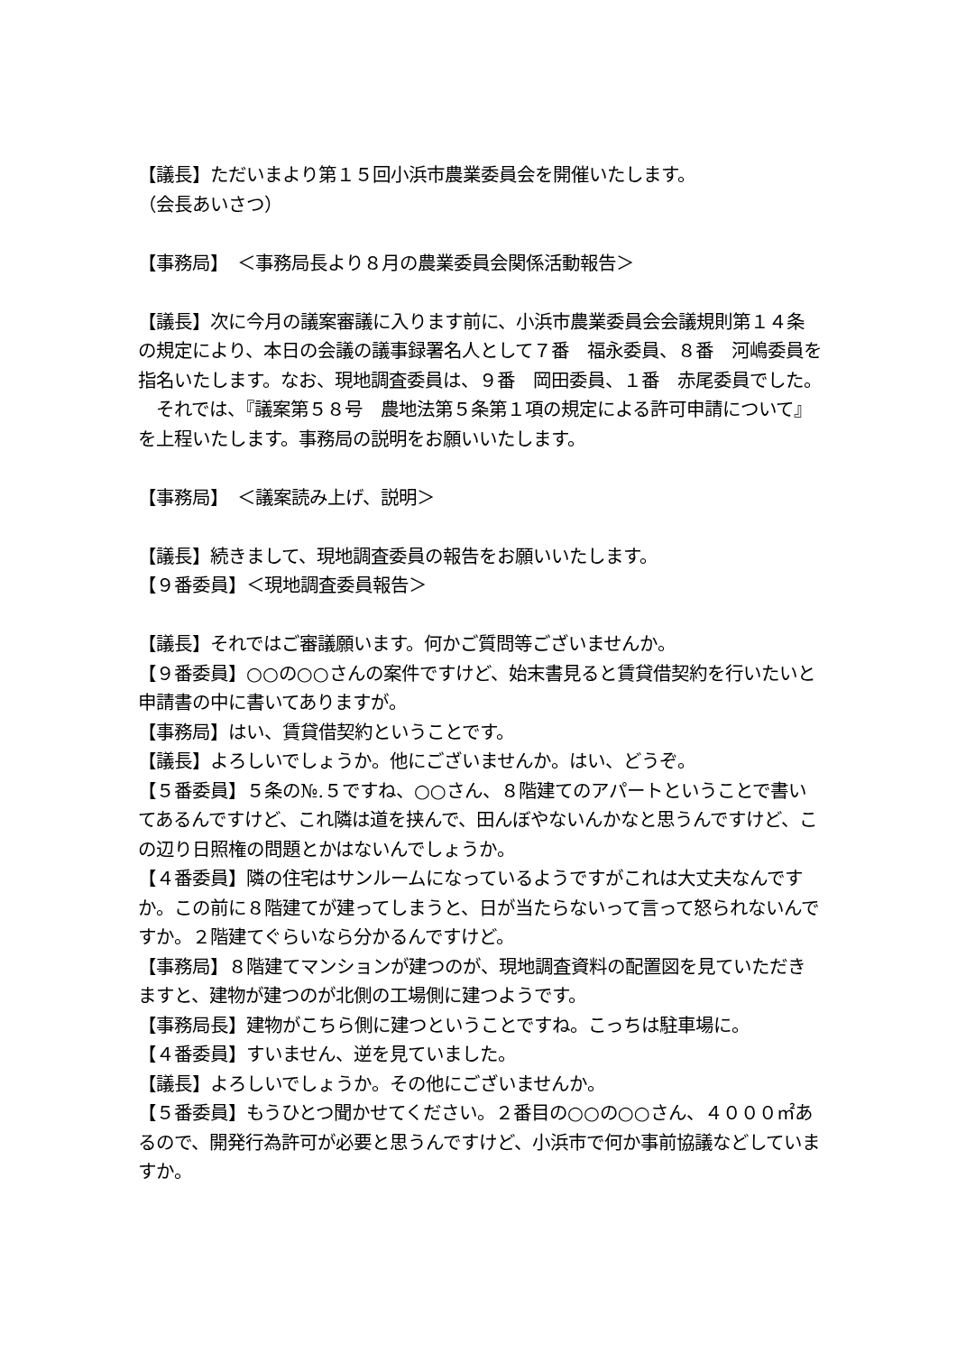【議長】ただいまより第１５回小浜市農業委員会を開催いたします。
（会長あいさつ）
【事務局】　＜事務局長より８月の農業委員会関係活動報告＞
【議長】次に今月の議案審議に入ります前に、小浜市農業委員会会議規則第１４条の規定により、本日の会議の議事録署名人として７番　福永委員、８番　河嶋委員を指名いたします。なお、現地調査委員は、９番　岡田委員、１番　赤尾委員でした。
　それでは、『議案第５８号　農地法第５条第１項の規定による許可申請について』を上程いたします。事務局の説明をお願いいたします。
【事務局】　＜議案読み上げ、説明＞
【議長】続きまして、現地調査委員の報告をお願いいたします。
【９番委員】＜現地調査委員報告＞
【議長】それではご審議願います。何かご質問等ございませんか。
【９番委員】○○の○○さんの案件ですけど、始末書見ると賃貸借契約を行いたいと申請書の中に書いてありますが。
【事務局】はい、賃貸借契約ということです。
【議長】よろしいでしょうか。他にございませんか。はい、どうぞ。
【５番委員】５条の№.５ですね、○○さん、８階建てのアパートということで書いてあるんですけど、これ隣は道を挟んで、田んぼやないんかなと思うんですけど、この辺り日照権の問題とかはないんでしょうか。
【４番委員】隣の住宅はサンルームになっているようですがこれは大丈夫なんですか。この前に８階建てが建ってしまうと、日が当たらないって言って怒られないんですか。２階建てぐらいなら分かるんですけど。
【事務局】８階建てマンションが建つのが、現地調査資料の配置図を見ていただきますと、建物が建つのが北側の工場側に建つようです。
【事務局長】建物がこちら側に建つということですね。こっちは駐車場に。
【４番委員】すいません、逆を見ていました。
【議長】よろしいでしょうか。その他にございませんか。
【５番委員】もうひとつ聞かせてください。２番目の○○の○○さん、４０００㎡あるので、開発行為許可が必要と思うんですけど、小浜市で何か事前協議などしていますか。